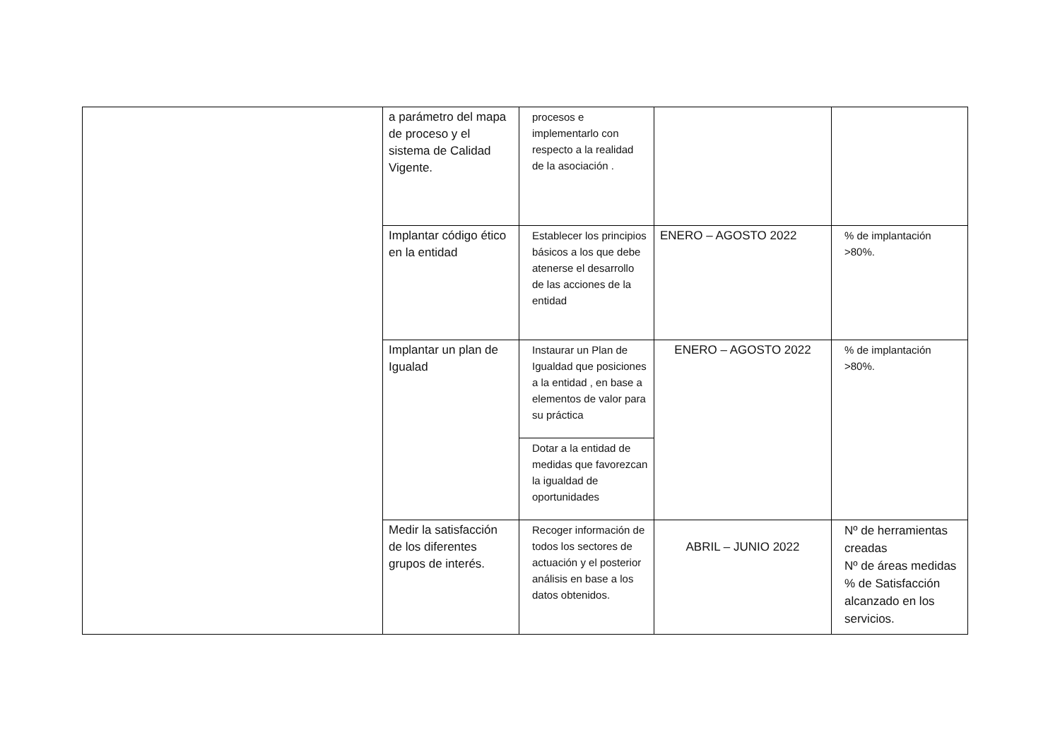| | a parámetro del mapa de proceso y el sistema de Calidad Vigente. | procesos e implementarlo con respecto a la realidad de la asociación . | | |
| | Implantar código ético en la entidad | Establecer los principios básicos a los que debe atenerse el desarrollo de las acciones de la entidad | ENERO – AGOSTO 2022 | % de implantación >80%. |
| | Implantar un plan de Igualad | Instaurar un Plan de Igualdad que posiciones a la entidad , en base a elementos de valor para su práctica | ENERO – AGOSTO 2022 | % de implantación >80%. |
| | | Dotar a la entidad de medidas que favorezcan la igualdad de oportunidades | | |
| | Medir la satisfacción de los diferentes grupos de interés. | Recoger información de todos los sectores de actuación y el posterior análisis en base a los datos obtenidos. | ABRIL – JUNIO 2022 | Nº de herramientas creadas Nº de áreas medidas % de Satisfacción alcanzado en los servicios. |